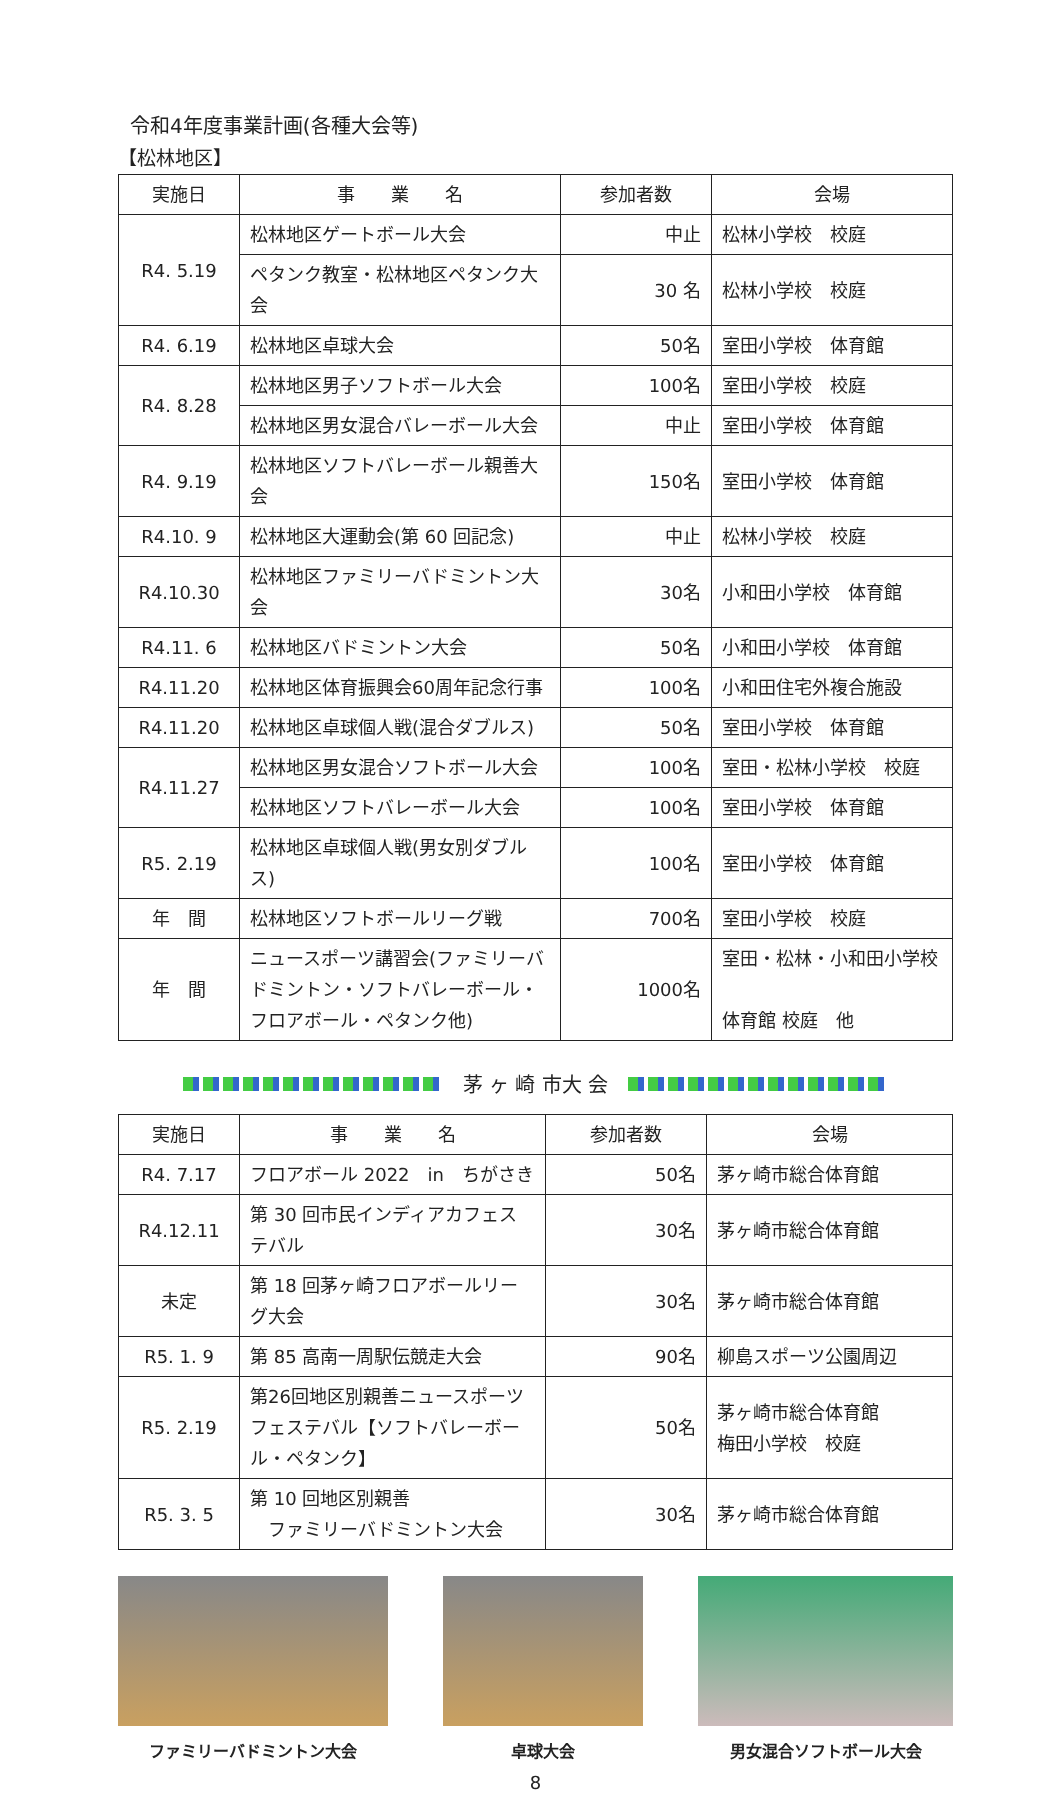令和4年度事業計画(各種大会等)
【松林地区】
| 実施日 | 事 業 名 | 参加者数 | 会場 |
| --- | --- | --- | --- |
| R4. 5.19 | 松林地区ゲートボール大会 | 中止 | 松林小学校 校庭 |
| | ペタンク教室・松林地区ペタンク大会 | 30 名 | 松林小学校 校庭 |
| R4. 6.19 | 松林地区卓球大会 | 50名 | 室田小学校 体育館 |
| R4. 8.28 | 松林地区男子ソフトボール大会 | 100名 | 室田小学校 校庭 |
| | 松林地区男女混合バレーボール大会 | 中止 | 室田小学校 体育館 |
| R4. 9.19 | 松林地区ソフトバレーボール親善大会 | 150名 | 室田小学校 体育館 |
| R4.10. 9 | 松林地区大運動会(第 60 回記念) | 中止 | 松林小学校 校庭 |
| R4.10.30 | 松林地区ファミリーバドミントン大会 | 30名 | 小和田小学校 体育館 |
| R4.11. 6 | 松林地区バドミントン大会 | 50名 | 小和田小学校 体育館 |
| R4.11.20 | 松林地区体育振興会60周年記念行事 | 100名 | 小和田住宅外複合施設 |
| R4.11.20 | 松林地区卓球個人戦(混合ダブルス) | 50名 | 室田小学校 体育館 |
| R4.11.27 | 松林地区男女混合ソフトボール大会 | 100名 | 室田・松林小学校 校庭 |
| | 松林地区ソフトバレーボール大会 | 100名 | 室田小学校 体育館 |
| R5. 2.19 | 松林地区卓球個人戦(男女別ダブルス) | 100名 | 室田小学校 体育館 |
| 年 間 | 松林地区ソフトボールリーグ戦 | 700名 | 室田小学校 校庭 |
| 年 間 | ニュースポーツ講習会(ファミリーバドミントン・ソフトバレーボール・フロアボール・ペタンク他) | 1000名 | 室田・松林・小和田小学校 体育館 校庭 他 |
茅 ヶ 崎 市大 会
| 実施日 | 事 業 名 | 参加者数 | 会場 |
| --- | --- | --- | --- |
| R4. 7.17 | フロアボール 2022 in ちがさき | 50名 | 茅ヶ崎市総合体育館 |
| R4.12.11 | 第 30 回市民インディアカフェステバル | 30名 | 茅ヶ崎市総合体育館 |
| 未定 | 第 18 回茅ヶ崎フロアボールリーグ大会 | 30名 | 茅ヶ崎市総合体育館 |
| R5. 1. 9 | 第 85 高南一周駅伝競走大会 | 90名 | 柳島スポーツ公園周辺 |
| R5. 2.19 | 第26回地区別親善ニュースポーツフェステバル【ソフトバレーボール・ペタンク】 | 50名 | 茅ヶ崎市総合体育館 梅田小学校 校庭 |
| R5. 3. 5 | 第 10 回地区別親善 ファミリーバドミントン大会 | 30名 | 茅ヶ崎市総合体育館 |
ファミリーバドミントン大会 卓球大会 男女混合ソフトボール大会
8